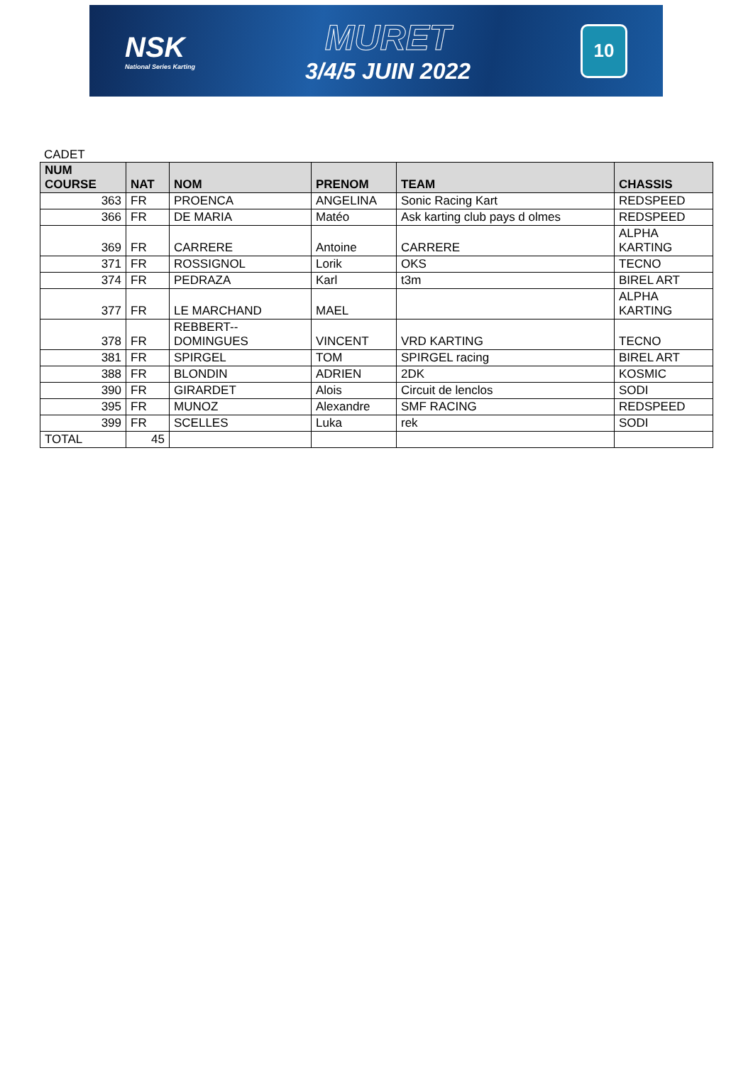NSK
National Series Karting
MURET
3/4/5 JUIN 2022
10
CADET
| NUM COURSE | NAT | NOM | PRENOM | TEAM | CHASSIS |
| --- | --- | --- | --- | --- | --- |
| 363 | FR | PROENCA | ANGELINA | Sonic Racing Kart | REDSPEED |
| 366 | FR | DE MARIA | Matéo | Ask karting club pays d olmes | REDSPEED |
| 369 | FR | CARRERE | Antoine | CARRERE | ALPHA KARTING |
| 371 | FR | ROSSIGNOL | Lorik | OKS | TECNO |
| 374 | FR | PEDRAZA | Karl | t3m | BIREL ART |
| 377 | FR | LE MARCHAND | MAEL | | ALPHA KARTING |
| 378 | FR | REBBERT--DOMINGUES | VINCENT | VRD KARTING | TECNO |
| 381 | FR | SPIRGEL | TOM | SPIRGEL racing | BIREL ART |
| 388 | FR | BLONDIN | ADRIEN | 2DK | KOSMIC |
| 390 | FR | GIRARDET | Alois | Circuit de lenclos | SODI |
| 395 | FR | MUNOZ | Alexandre | SMF RACING | REDSPEED |
| 399 | FR | SCELLES | Luka | rek | SODI |
| TOTAL | 45 | | | | |